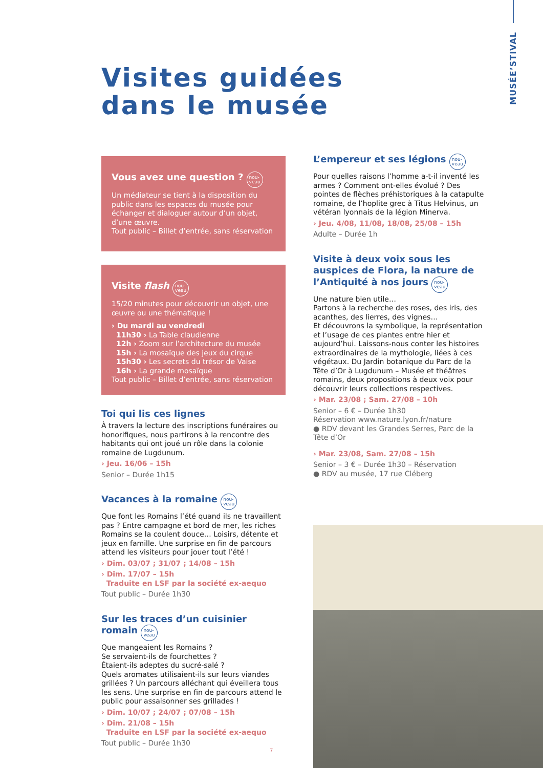MUSÉE’STIVAL
Visites guidées
dans le musée
Vous avez une question ? nou-
veau
Un médiateur se tient à la disposition du public dans les espaces du musée pour échanger et dialoguer autour d’un objet, d’une œuvre.
Tout public – Billet d’entrée, sans réservation
Visite flash nou-
veau
15/20 minutes pour découvrir un objet, une œuvre ou une thématique !
› Du mardi au vendredi
11h30 › La Table claudienne
12h › Zoom sur l’architecture du musée
15h › La mosaïque des jeux du cirque
15h30 › Les secrets du trésor de Vaise
16h › La grande mosaïque
Tout public – Billet d’entrée, sans réservation
Toi qui lis ces lignes
À travers la lecture des inscriptions funéraires ou honorifiques, nous partirons à la rencontre des habitants qui ont joué un rôle dans la colonie romaine de Lugdunum.
› Jeu. 16/06 – 15h
Senior – Durée 1h15
Vacances à la romaine nou-
veau
Que font les Romains l’été quand ils ne travaillent pas ? Entre campagne et bord de mer, les riches Romains se la coulent douce… Loisirs, détente et jeux en famille. Une surprise en fin de parcours attend les visiteurs pour jouer tout l’été !
› Dim. 03/07 ; 31/07 ; 14/08 – 15h
› Dim. 17/07 – 15h
Traduite en LSF par la société ex-aequo
Tout public – Durée 1h30
Sur les traces d’un cuisinier romain nou-
veau
Que mangeaient les Romains ?
Se servaient-ils de fourchettes ?
Étaient-ils adeptes du sucré-salé ?
Quels aromates utilisaient-ils sur leurs viandes grillées ? Un parcours alléchant qui éveillera tous les sens. Une surprise en fin de parcours attend le public pour assaisonner ses grillades !
› Dim. 10/07 ; 24/07 ; 07/08 – 15h
› Dim. 21/08 – 15h
Traduite en LSF par la société ex-aequo
Tout public – Durée 1h30
L’empereur et ses légions nou-
veau
Pour quelles raisons l’homme a-t-il inventé les armes ? Comment ont-elles évolué ? Des pointes de flèches préhistoriques à la catapulte romaine, de l’hoplite grec à Titus Helvinus, un vétéran lyonnais de la légion Minerva.
› Jeu. 4/08, 11/08, 18/08, 25/08 – 15h
Adulte – Durée 1h
Visite à deux voix sous les auspices de Flora, la nature de l’Antiquité à nos jours nou-
veau
Une nature bien utile…
Partons à la recherche des roses, des iris, des acanthes, des lierres, des vignes…
Et découvrons la symbolique, la représentation et l’usage de ces plantes entre hier et aujourd’hui. Laissons-nous conter les histoires extraordinaires de la mythologie, liées à ces végétaux. Du Jardin botanique du Parc de la Tête d’Or à Lugdunum – Musée et théâtres romains, deux propositions à deux voix pour découvrir leurs collections respectives.
› Mar. 23/08 ; Sam. 27/08 – 10h
Senior – 6 € – Durée 1h30
Réservation www.nature.lyon.fr/nature
● RDV devant les Grandes Serres, Parc de la Tête d’Or
› Mar. 23/08, Sam. 27/08 – 15h
Senior – 3 € – Durée 1h30 – Réservation
● RDV au musée, 17 rue Cléberg
7